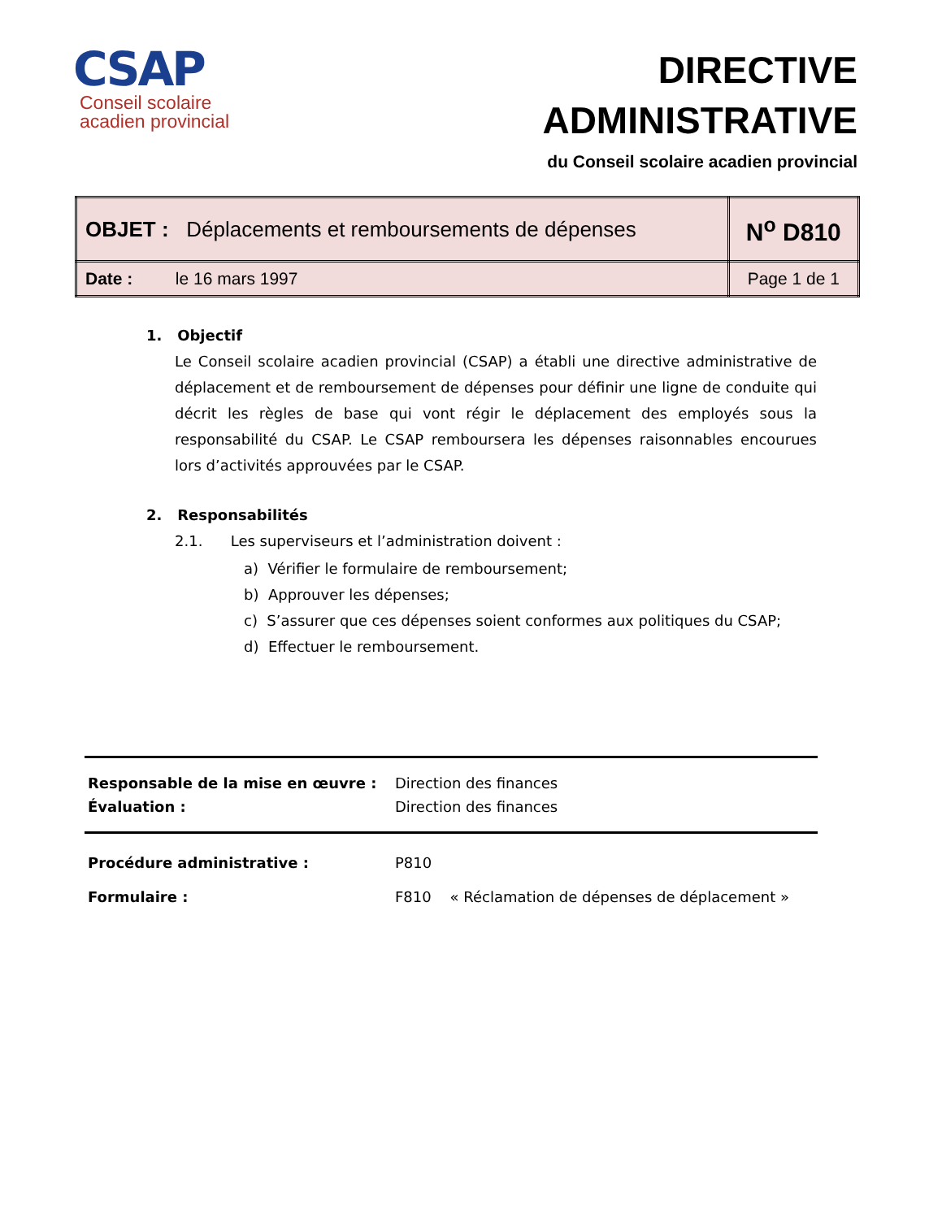CSAP
Conseil scolaire
acadien provincial
DIRECTIVE
ADMINISTRATIVE
du Conseil scolaire acadien provincial
| OBJET : Déplacements et remboursements de dépenses | N<sup>o</sup> D810 |
| Date : le 16 mars 1997 | Page 1 de 1 |
1. Objectif
Le Conseil scolaire acadien provincial (CSAP) a établi une directive administrative de déplacement et de remboursement de dépenses pour définir une ligne de conduite qui décrit les règles de base qui vont régir le déplacement des employés sous la responsabilité du CSAP. Le CSAP remboursera les dépenses raisonnables encourues lors d’activités approuvées par le CSAP.
2. Responsabilités
2.1. Les superviseurs et l’administration doivent :
a) Vérifier le formulaire de remboursement;
b) Approuver les dépenses;
c) S’assurer que ces dépenses soient conformes aux politiques du CSAP;
d) Effectuer le remboursement.
| Responsable de la mise en œuvre : | Direction des finances |
| Évaluation : | Direction des finances |
| Procédure administrative : | P810 |
| Formulaire : | F810 « Réclamation de dépenses de déplacement » |